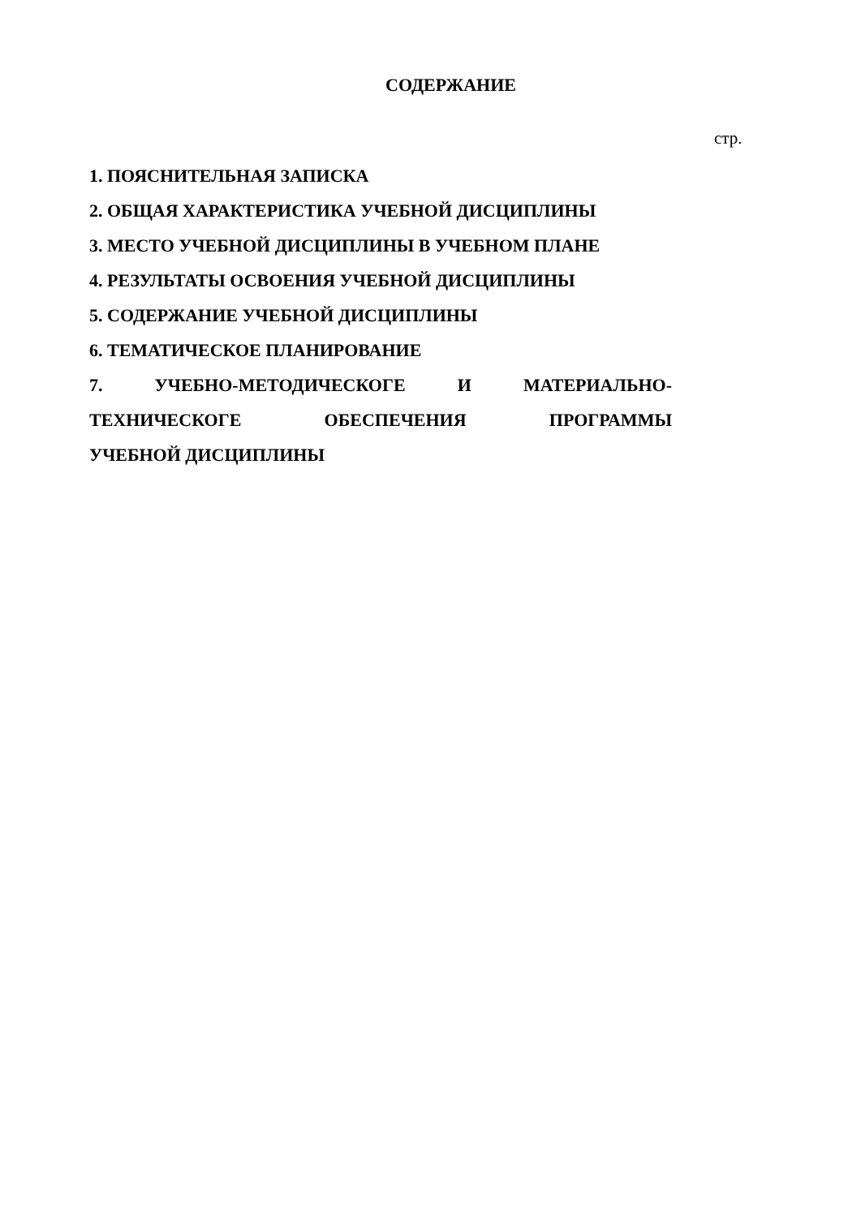СОДЕРЖАНИЕ
стр.
1. ПОЯСНИТЕЛЬНАЯ ЗАПИСКА
2. ОБЩАЯ ХАРАКТЕРИСТИКА УЧЕБНОЙ ДИСЦИПЛИНЫ
3. МЕСТО УЧЕБНОЙ ДИСЦИПЛИНЫ В УЧЕБНОМ ПЛАНЕ
4. РЕЗУЛЬТАТЫ ОСВОЕНИЯ УЧЕБНОЙ ДИСЦИПЛИНЫ
5. СОДЕРЖАНИЕ УЧЕБНОЙ ДИСЦИПЛИНЫ
6. ТЕМАТИЧЕСКОЕ ПЛАНИРОВАНИЕ
7. УЧЕБНО-МЕТОДИЧЕСКОГЕ И МАТЕРИАЛЬНО-
ТЕХНИЧЕСКОГЕ ОБЕСПЕЧЕНИЯ ПРОГРАММЫ
УЧЕБНОЙ ДИСЦИПЛИНЫ